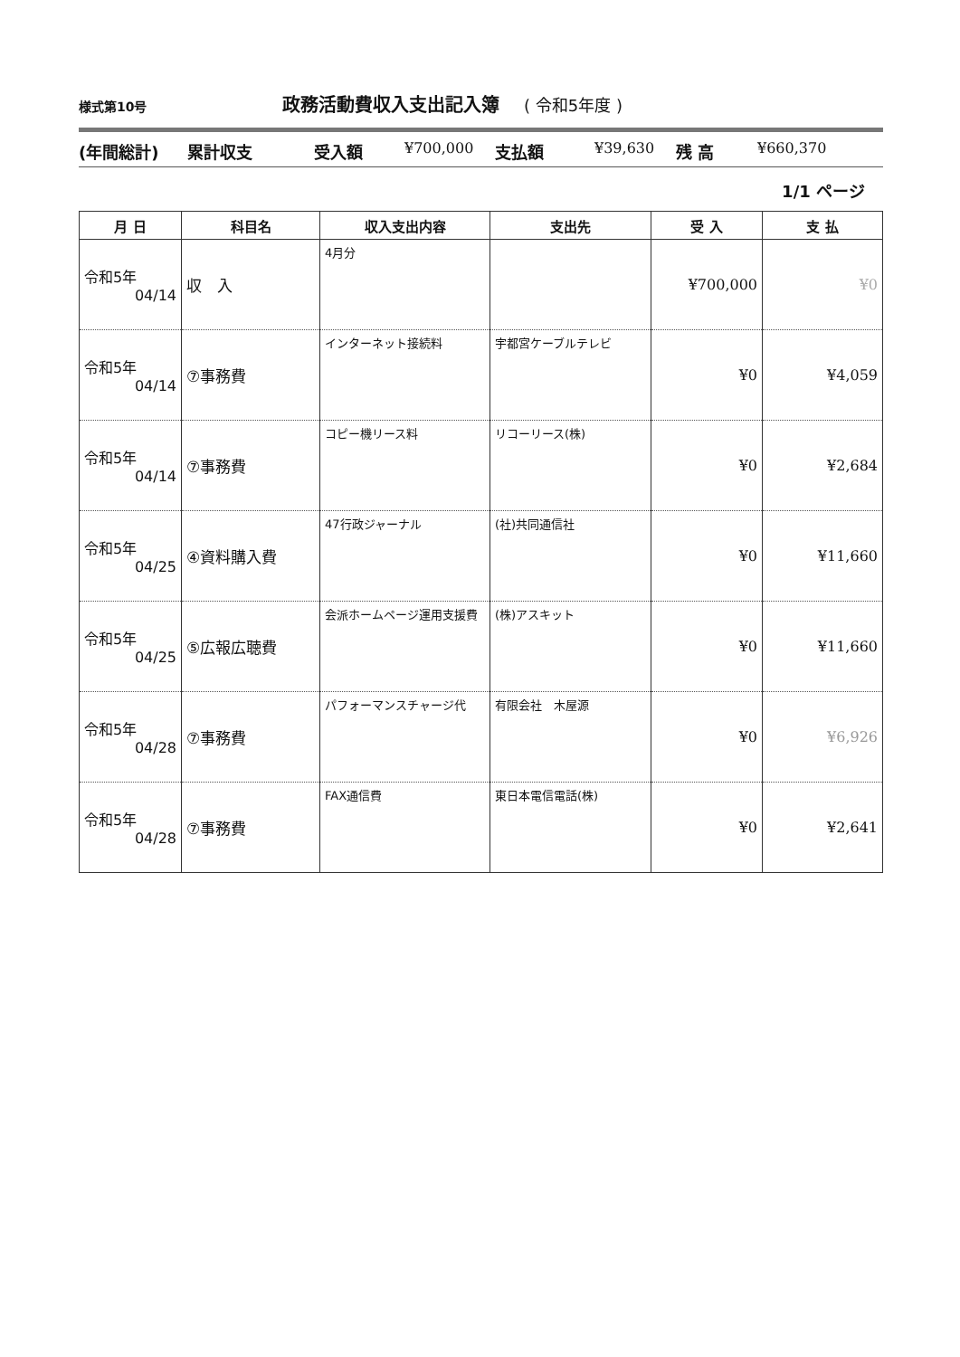様式第10号
政務活動費収入支出記入簿 ( 令和5年度 )
(年間総計) 累計収支 受入額 ¥700,000 支払額 ¥39,630 残 高 ¥660,370
1/1 ページ
| 月 日 | 科目名 | 収入支出内容 | 支出先 | 受 入 | 支 払 |
| --- | --- | --- | --- | --- | --- |
| 令和5年 04/14 | 収 入 | 4月分 | | ¥700,000 | ¥0 |
| 令和5年 04/14 | ⑦事務費 | インターネット接続料 | 宇都宮ケーブルテレビ | ¥0 | ¥4,059 |
| 令和5年 04/14 | ⑦事務費 | コピー機リース料 | リコーリース(株) | ¥0 | ¥2,684 |
| 令和5年 04/25 | ④資料購入費 | 47行政ジャーナル | (社)共同通信社 | ¥0 | ¥11,660 |
| 令和5年 04/25 | ⑤広報広聴費 | 会派ホームページ運用支援費 | (株)アスキット | ¥0 | ¥11,660 |
| 令和5年 04/28 | ⑦事務費 | パフォーマンスチャージ代 | 有限会社 木屋源 | ¥0 | ¥6,926 |
| 令和5年 04/28 | ⑦事務費 | FAX通信費 | 東日本電信電話(株) | ¥0 | ¥2,641 |